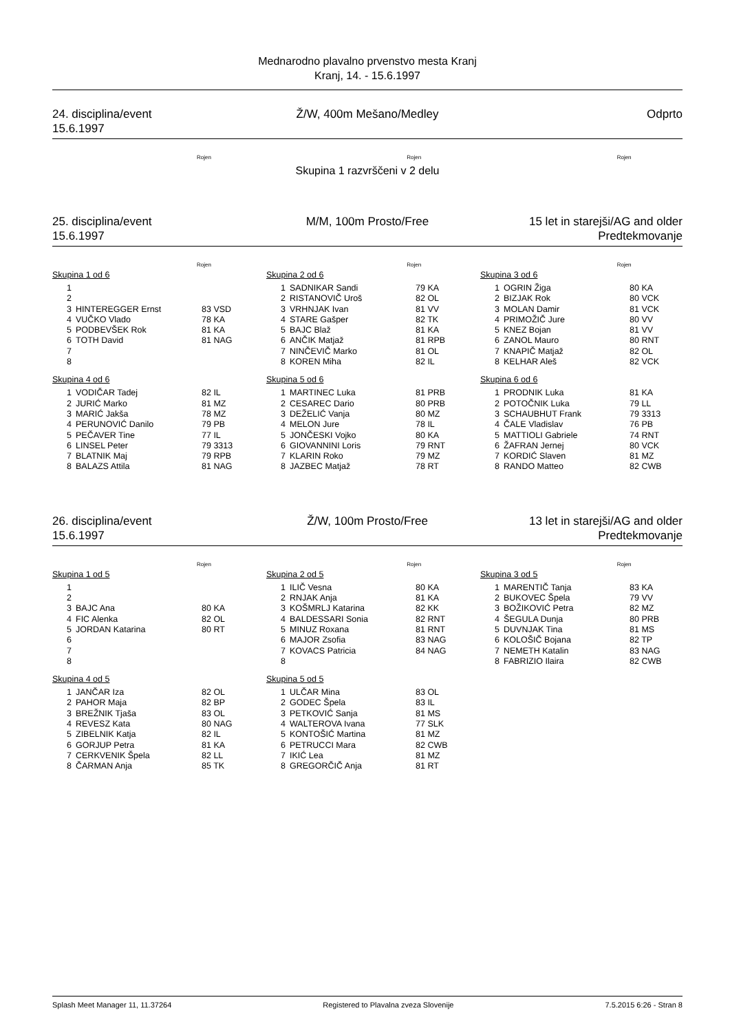Mednarodno plavalno prvenstvo mesta Kranj
Kranj, 14. - 15.6.1997
24. disciplina/event
15.6.1997
Ž/W, 400m Mešano/Medley Odprto
Rojen Rojen Rojen
Skupina 1 razvrščeni v 2 delu
25. disciplina/event
15.6.1997
M/M, 100m Prosto/Free 15 let in starejši/AG and older
Predtekmovanje
Rojen Rojen Rojen
Skupina 1 od 6
| 1 | | |
| 2 | | |
| 3 | HINTEREGGER Ernst | 83 VSD |
| 4 | VUČKO Vlado | 78 KA |
| 5 | PODBEVŠEK Rok | 81 KA |
| 6 | TOTH David | 81 NAG |
| 7 | | |
| 8 | | |
Skupina 2 od 6
| 1 | SADNIKAR Sandi | 79 KA |
| 2 | RISTANOVIČ Uroš | 82 OL |
| 3 | VRHNJAK Ivan | 81 VV |
| 4 | STARE Gašper | 82 TK |
| 5 | BAJC Blaž | 81 KA |
| 6 | ANČIK Matjaž | 81 RPB |
| 7 | NINČEVIČ Marko | 81 OL |
| 8 | KOREN Miha | 82 IL |
Skupina 3 od 6
| 1 | OGRIN Žiga | 80 KA |
| 2 | BIZJAK Rok | 80 VCK |
| 3 | MOLAN Damir | 81 VCK |
| 4 | PRIMOŽIČ Jure | 80 VV |
| 5 | KNEZ Bojan | 81 VV |
| 6 | ZANOL Mauro | 80 RNT |
| 7 | KNAPIČ Matjaž | 82 OL |
| 8 | KELHAR Aleš | 82 VCK |
Skupina 4 od 6
| 1 | VODIČAR Tadej | 82 IL |
| 2 | JURIĆ Marko | 81 MZ |
| 3 | MARIĆ Jakša | 78 MZ |
| 4 | PERUNOVIĆ Danilo | 79 PB |
| 5 | PEČAVER Tine | 77 IL |
| 6 | LINSEL Peter | 79 3313 |
| 7 | BLATNIK Maj | 79 RPB |
| 8 | BALAZS Attila | 81 NAG |
Skupina 5 od 6
| 1 | MARTINEC Luka | 81 PRB |
| 2 | CESAREC Dario | 80 PRB |
| 3 | DEŽELIĆ Vanja | 80 MZ |
| 4 | MELON Jure | 78 IL |
| 5 | JONČESKI Vojko | 80 KA |
| 6 | GIOVANNINI Loris | 79 RNT |
| 7 | KLARIN Roko | 79 MZ |
| 8 | JAZBEC Matjaž | 78 RT |
Skupina 6 od 6
| 1 | PRODNIK Luka | 81 KA |
| 2 | POTOČNIK Luka | 79 LL |
| 3 | SCHAUBHUT Frank | 79 3313 |
| 4 | ČALE Vladislav | 76 PB |
| 5 | MATTIOLI Gabriele | 74 RNT |
| 6 | ŽAFRAN Jernej | 80 VCK |
| 7 | KORDIĆ Slaven | 81 MZ |
| 8 | RANDO Matteo | 82 CWB |
26. disciplina/event
15.6.1997
Ž/W, 100m Prosto/Free 13 let in starejši/AG and older
Predtekmovanje
Rojen Rojen Rojen
Skupina 1 od 5
| 1 | | |
| 2 | | |
| 3 | BAJC Ana | 80 KA |
| 4 | FIC Alenka | 82 OL |
| 5 | JORDAN Katarina | 80 RT |
| 6 | | |
| 7 | | |
| 8 | | |
Skupina 2 od 5
| 1 | ILIČ Vesna | 80 KA |
| 2 | RNJAK Anja | 81 KA |
| 3 | KOŠMRLJ Katarina | 82 KK |
| 4 | BALDESSARI Sonia | 82 RNT |
| 5 | MINUZ Roxana | 81 RNT |
| 6 | MAJOR Zsofia | 83 NAG |
| 7 | KOVACS Patricia | 84 NAG |
| 8 | | |
Skupina 3 od 5
| 1 | MARENTIČ Tanja | 83 KA |
| 2 | BUKOVEC Špela | 79 VV |
| 3 | BOŽIKOVIĆ Petra | 82 MZ |
| 4 | ŠEGULA Dunja | 80 PRB |
| 5 | DUVNJAK Tina | 81 MS |
| 6 | KOLOŠIČ Bojana | 82 TP |
| 7 | NEMETH Katalin | 83 NAG |
| 8 | FABRIZIO Ilaira | 82 CWB |
Skupina 4 od 5
| 1 | JANČAR Iza | 82 OL |
| 2 | PAHOR Maja | 82 BP |
| 3 | BREŽNIK Tjaša | 83 OL |
| 4 | REVESZ Kata | 80 NAG |
| 5 | ZIBELNIK Katja | 82 IL |
| 6 | GORJUP Petra | 81 KA |
| 7 | CERKVENIK Špela | 82 LL |
| 8 | ČARMAN Anja | 85 TK |
Skupina 5 od 5
| 1 | ULČAR Mina | 83 OL |
| 2 | GODEC Špela | 83 IL |
| 3 | PETKOVIĆ Sanja | 81 MS |
| 4 | WALTEROVA Ivana | 77 SLK |
| 5 | KONTOŠIĆ Martina | 81 MZ |
| 6 | PETRUCCI Mara | 82 CWB |
| 7 | IKIĆ Lea | 81 MZ |
| 8 | GREGORČIČ Anja | 81 RT |
Splash Meet Manager 11, 11.37264 Registered to Plavalna zveza Slovenije 7.5.2015 6:26 - Stran 8